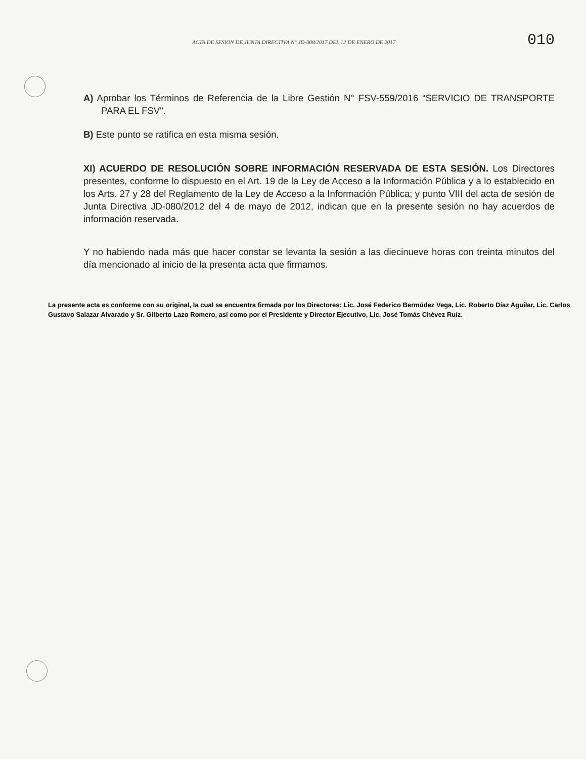ACTA DE SESION DE JUNTA DIRECTIVA N° JD-008/2017 DEL 12 DE ENERO DE 2017 010
A) Aprobar los Términos de Referencia de la Libre Gestión N° FSV-559/2016 “SERVICIO DE TRANSPORTE PARA EL FSV".
B) Este punto se ratifica en esta misma sesión.
XI) ACUERDO DE RESOLUCIÓN SOBRE INFORMACIÓN RESERVADA DE ESTA SESIÓN. Los Directores presentes, conforme lo dispuesto en el Art. 19 de la Ley de Acceso a la Información Pública y a lo establecido en los Arts. 27 y 28 del Reglamento de la Ley de Acceso a la Información Pública; y punto VIII del acta de sesión de Junta Directiva JD-080/2012 del 4 de mayo de 2012, indican que en la presente sesión no hay acuerdos de información reservada.
Y no habiendo nada más que hacer constar se levanta la sesión a las diecinueve horas con treinta minutos del día mencionado al inicio de la presenta acta que firmamos.
La presente acta es conforme con su original, la cual se encuentra firmada por los Directores: Lic. José Federico Bermúdez Vega, Lic. Roberto Díaz Aguilar, Lic. Carlos Gustavo Salazar Alvarado y Sr. Gilberto Lazo Romero, así como por el Presidente y Director Ejecutivo, Lic. José Tomás Chévez Ruíz.